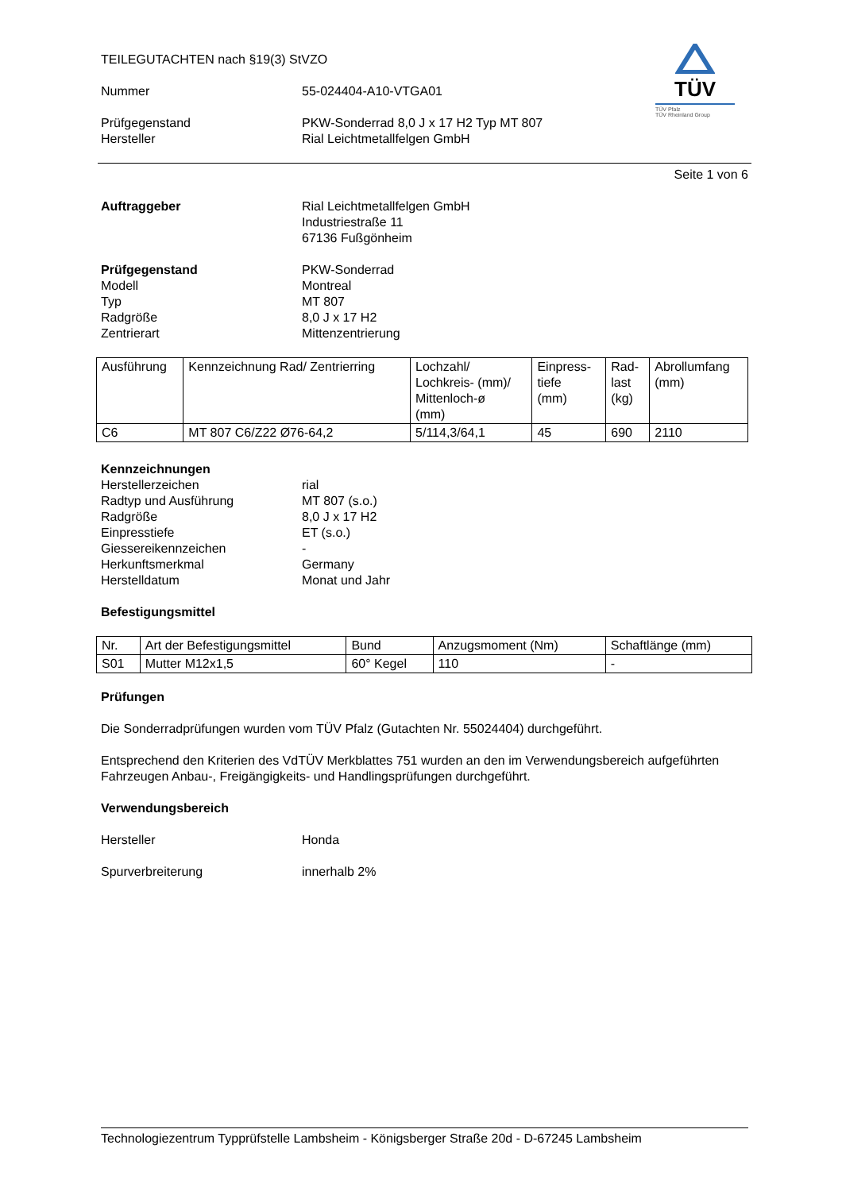TÜV
TÜV Pfalz
TÜV Rheinland Group
TEILEGUTACHTEN nach §19(3) StVZO
Nummer 55-024404-A10-VTGA01
Prüfgegenstand PKW-Sonderrad 8,0 J x 17 H2 Typ MT 807
Hersteller Rial Leichtmetallfelgen GmbH
Seite 1 von 6
Auftraggeber Rial Leichtmetallfelgen GmbH
Industriestraße 11
67136 Fußgönheim
Prüfgegenstand PKW-Sonderrad
Modell Montreal
Typ MT 807
Radgröße 8,0 J x 17 H2
Zentrierart Mittenzentrierung
| Ausführung | Kennzeichnung Rad/ Zentrierring | Lochzahl/ Lochkreis- (mm)/ Mittenloch-ø (mm) | Einpress- tiefe (mm) | Rad- last (kg) | Abrollumfang (mm) |
| --- | --- | --- | --- | --- | --- |
| C6 | MT 807 C6/Z22 Ø76-64,2 | 5/114,3/64,1 | 45 | 690 | 2110 |
Kennzeichnungen
Herstellerzeichen rial
Radtyp und Ausführung MT 807 (s.o.)
Radgröße 8,0 J x 17 H2
Einpresstiefe ET (s.o.)
Giessereikennzeichen -
Herkunftsmerkmal Germany
Herstelldatum Monat und Jahr
Befestigungsmittel
| Nr. | Art der Befestigungsmittel | Bund | Anzugsmoment (Nm) | Schaftlänge (mm) |
| --- | --- | --- | --- | --- |
| S01 | Mutter M12x1,5 | 60° Kegel | 110 | - |
Prüfungen
Die Sonderradprüfungen wurden vom TÜV Pfalz (Gutachten Nr. 55024404) durchgeführt.
Entsprechend den Kriterien des VdTÜV Merkblattes 751 wurden an den im Verwendungsbereich aufgeführten Fahrzeugen Anbau-, Freigängigkeits- und Handlingsprüfungen durchgeführt.
Verwendungsbereich
Hersteller Honda
Spurverbreiterung innerhalb 2%
Technologiezentrum Typprüfstelle Lambsheim - Königsberger Straße 20d - D-67245 Lambsheim